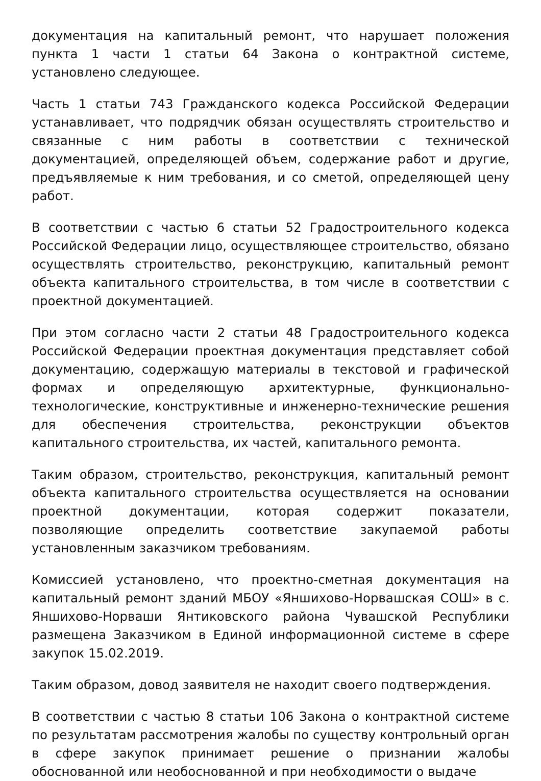документация на капитальный ремонт, что нарушает положения пункта 1 части 1 статьи 64 Закона о контрактной системе, установлено следующее.
Часть 1 статьи 743 Гражданского кодекса Российской Федерации устанавливает, что подрядчик обязан осуществлять строительство и связанные с ним работы в соответствии с технической документацией, определяющей объем, содержание работ и другие, предъявляемые к ним требования, и со сметой, определяющей цену работ.
В соответствии с частью 6 статьи 52 Градостроительного кодекса Российской Федерации лицо, осуществляющее строительство, обязано осуществлять строительство, реконструкцию, капитальный ремонт объекта капитального строительства, в том числе в соответствии с проектной документацией.
При этом согласно части 2 статьи 48 Градостроительного кодекса Российской Федерации проектная документация представляет собой документацию, содержащую материалы в текстовой и графической формах и определяющую архитектурные, функционально-технологические, конструктивные и инженерно-технические решения для обеспечения строительства, реконструкции объектов капитального строительства, их частей, капитального ремонта.
Таким образом, строительство, реконструкция, капитальный ремонт объекта капитального строительства осуществляется на основании проектной документации, которая содержит показатели, позволяющие определить соответствие закупаемой работы установленным заказчиком требованиям.
Комиссией установлено, что проектно-сметная документация на капитальный ремонт зданий МБОУ «Яншихово-Норвашская СОШ» в с. Яншихово-Норваши Янтиковского района Чувашской Республики размещена Заказчиком в Единой информационной системе в сфере закупок 15.02.2019.
Таким образом, довод заявителя не находит своего подтверждения.
В соответствии с частью 8 статьи 106 Закона о контрактной системе по результатам рассмотрения жалобы по существу контрольный орган в сфере закупок принимает решение о признании жалобы обоснованной или необоснованной и при необходимости о выдаче